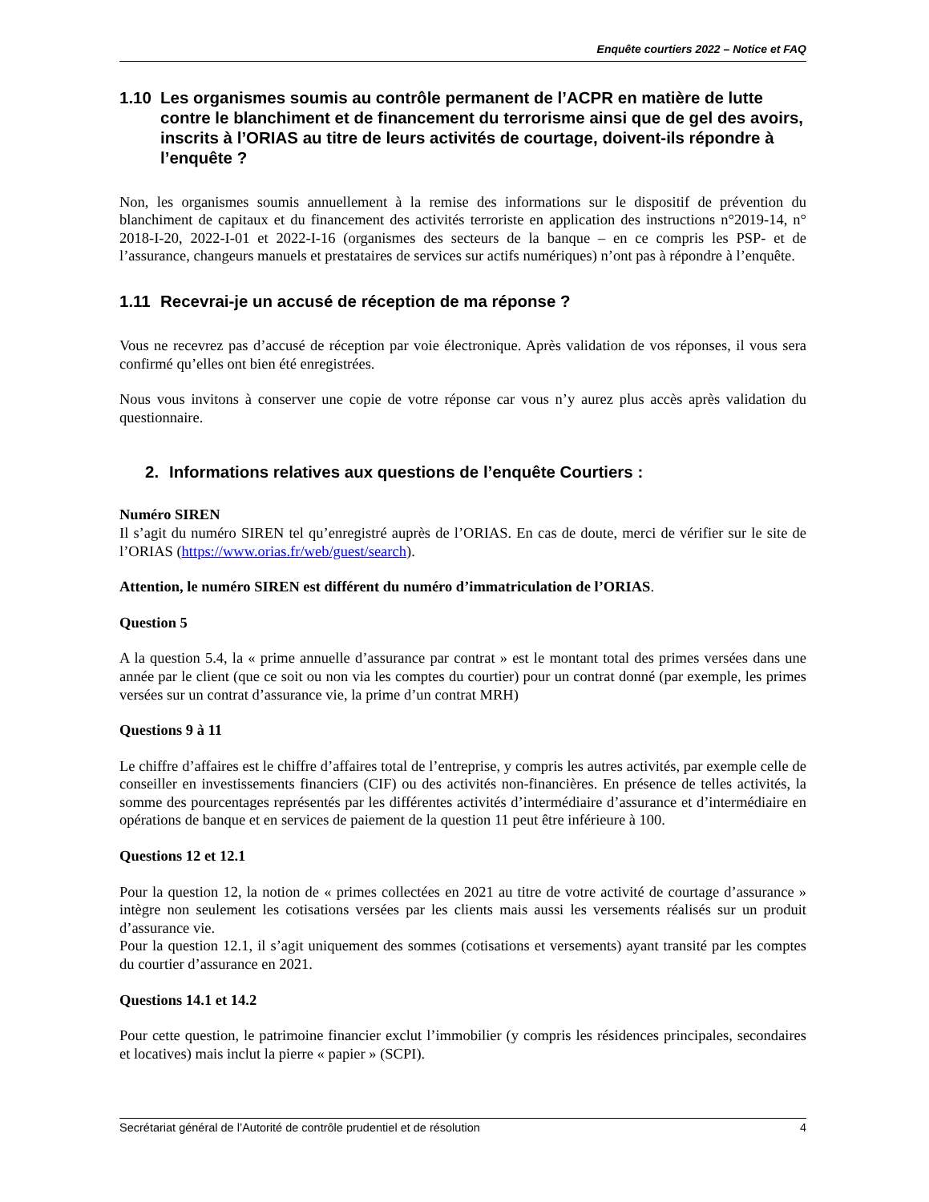Enquête courtiers 2022 – Notice et FAQ
1.10 Les organismes soumis au contrôle permanent de l’ACPR en matière de lutte contre le blanchiment et de financement du terrorisme ainsi que de gel des avoirs, inscrits à l’ORIAS au titre de leurs activités de courtage, doivent-ils répondre à l’enquête ?
Non, les organismes soumis annuellement à la remise des informations sur le dispositif de prévention du blanchiment de capitaux et du financement des activités terroriste en application des instructions n°2019-14, n° 2018-I-20, 2022-I-01 et 2022-I-16 (organismes des secteurs de la banque – en ce compris les PSP- et de l’assurance, changeurs manuels et prestataires de services sur actifs numériques) n’ont pas à répondre à l’enquête.
1.11 Recevrai-je un accusé de réception de ma réponse ?
Vous ne recevrez pas d’accusé de réception par voie électronique. Après validation de vos réponses, il vous sera confirmé qu’elles ont bien été enregistrées.
Nous vous invitons à conserver une copie de votre réponse car vous n’y aurez plus accès après validation du questionnaire.
2. Informations relatives aux questions de l’enquête Courtiers :
Numéro SIREN
Il s’agit du numéro SIREN tel qu’enregistré auprès de l’ORIAS. En cas de doute, merci de vérifier sur le site de l’ORIAS (https://www.orias.fr/web/guest/search).
Attention, le numéro SIREN est différent du numéro d’immatriculation de l’ORIAS.
Question 5
A la question 5.4, la « prime annuelle d’assurance par contrat » est le montant total des primes versées dans une année par le client (que ce soit ou non via les comptes du courtier) pour un contrat donné (par exemple, les primes versées sur un contrat d’assurance vie, la prime d’un contrat MRH)
Questions 9 à 11
Le chiffre d’affaires est le chiffre d’affaires total de l’entreprise, y compris les autres activités, par exemple celle de conseiller en investissements financiers (CIF) ou des activités non-financières. En présence de telles activités, la somme des pourcentages représentés par les différentes activités d’intermédiaire d’assurance et d’intermédiaire en opérations de banque et en services de paiement de la question 11 peut être inférieure à 100.
Questions 12 et 12.1
Pour la question 12, la notion de « primes collectées en 2021 au titre de votre activité de courtage d’assurance » intègre non seulement les cotisations versées par les clients mais aussi les versements réalisés sur un produit d’assurance vie.
Pour la question 12.1, il s’agit uniquement des sommes (cotisations et versements) ayant transité par les comptes du courtier d’assurance en 2021.
Questions 14.1 et 14.2
Pour cette question, le patrimoine financier exclut l’immobilier (y compris les résidences principales, secondaires et locatives) mais inclut la pierre « papier » (SCPI).
Secrétariat général de l’Autorité de contrôle prudentiel et de résolution 4